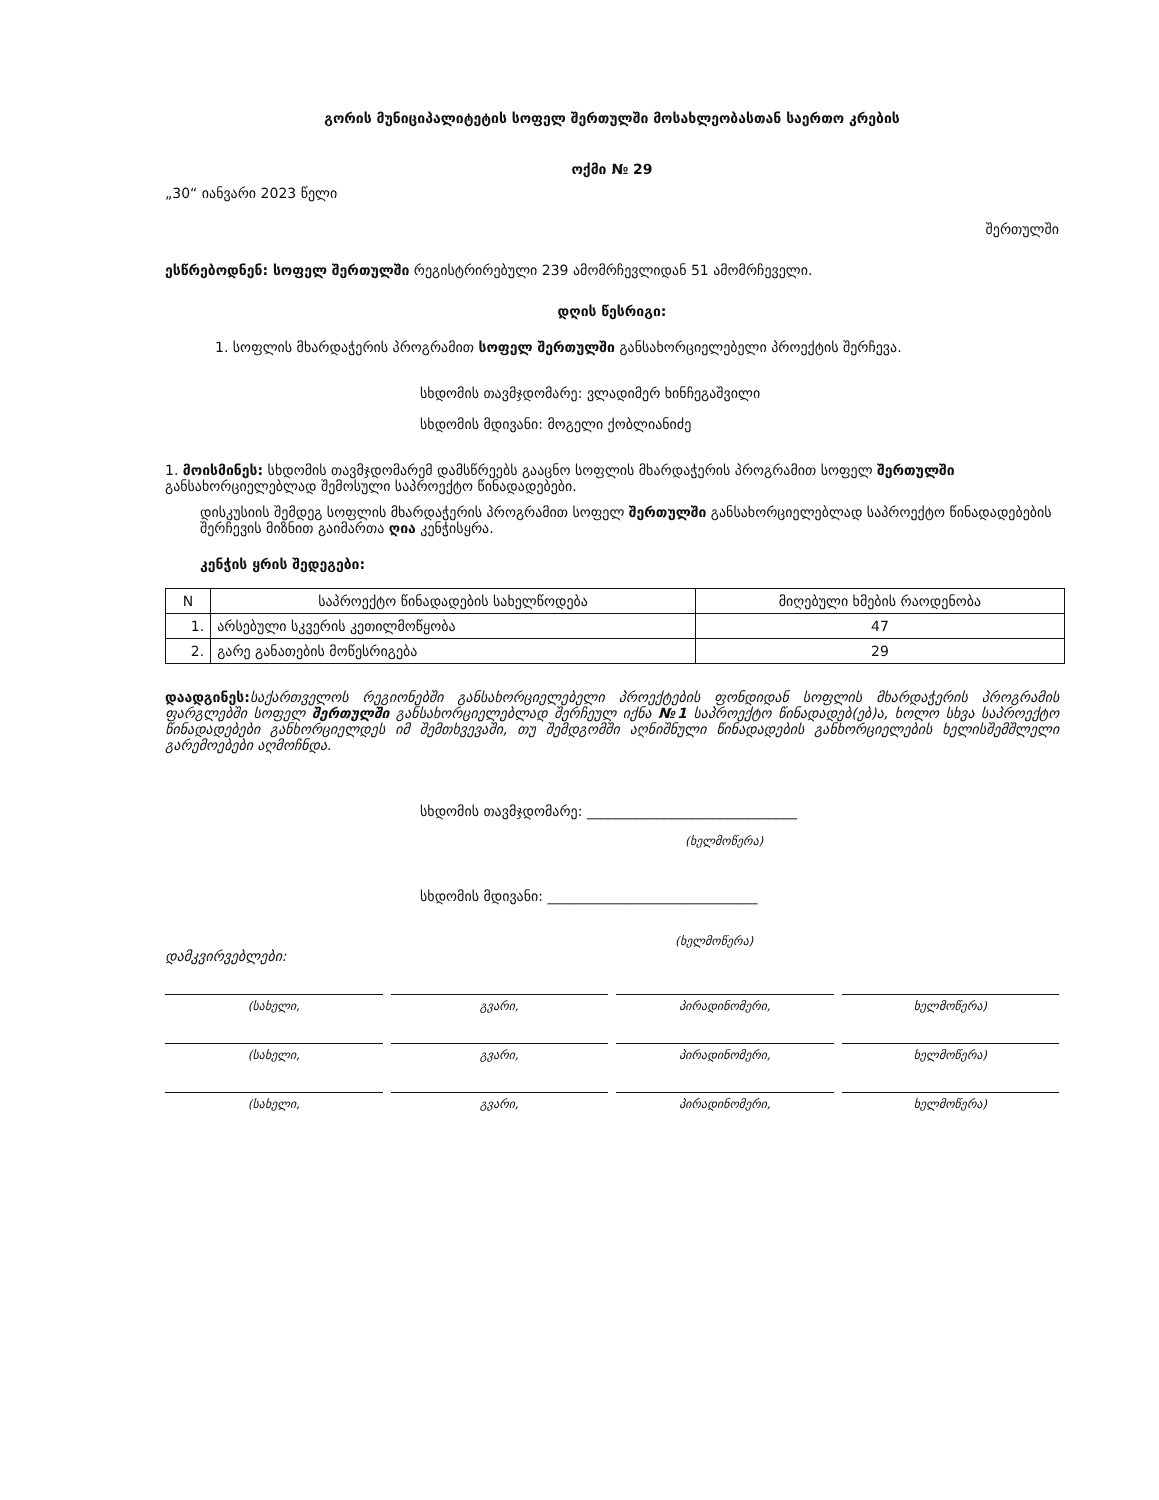გორის მუნიციპალიტეტის სოფელ შერთულში მოსახლეობასთან საერთო კრების
ოქმი № 29
„30“ იანვარი 2023 წელი
შერთულში
ესწრებოდნენ: სოფელ შერთულში რეგისტრირებული 239 ამომრჩევლიდან 51 ამომრჩეველი.
დღის წესრიგი:
1. სოფლის მხარდაჭერის პროგრამით სოფელ შერთულში განსახორციელებელი პროექტის შერჩევა.
სხდომის თავმჯდომარე: ვლადიმერ ხინჩეგაშვილი
სხდომის მდივანი: მოგელი ქობლიანიძე
1. მოისმინეს: სხდომის თავმჯდომარემ დამსწრეებს გააცნო სოფლის მხარდაჭერის პროგრამით სოფელ შერთულში განსახორციელებლად შემოსული საპროექტო წინადადებები.
დისკუსიის შემდეგ სოფლის მხარდაჭერის პროგრამით სოფელ შერთულში განსახორციელებლად საპროექტო წინადადებების შერჩევის მიზნით გაიმართა ღია კენჭისყრა.
კენჭის ყრის შედეგები:
| N | საპროექტო წინადადების სახელწოდება | მიღებული ხმების რაოდენობა |
| --- | --- | --- |
| 1. | არსებული სკვერის კეთილმოწყობა | 47 |
| 2. | გარე განათების მოწესრიგება | 29 |
დაადგინეს: საქართველოს რეგიონებში განსახორციელებელი პროექტების ფონდიდან სოფლის მხარდაჭერის პროგრამის ფარგლებში სოფელ შერთულში განსახორციელებლად შერჩეულ იქნა №1 საპროექტო წინადადებ(ებ)ა, ხოლო სხვა საპროექტო წინადადებები განხორციელდეს იმ შემთხვევაში, თუ შემდგომში აღნიშნული წინადადების განხორციელების ხელისშემშლელი გარემოებები აღმოჩნდა.
სხდომის თავმჯდომარე: ______________________________
(ხელმოწერა)
სხდომის მდივანი: ______________________________
(ხელმოწერა)
დამკვირვებლები:
(სახელი, გვარი, პირადინომერი, ხელმოწერა)
(სახელი, გვარი, პირადინომერი, ხელმოწერა)
(სახელი, გვარი, პირადინომერი, ხელმოწერა)